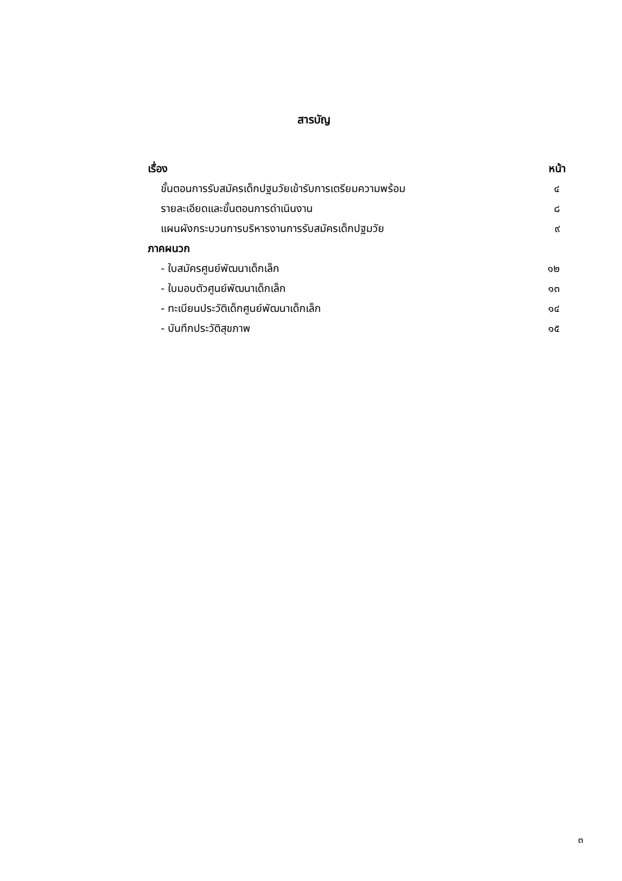สารบัญ
| เรื่อง | หน้า |
| ขั้นตอนการรับสมัครเด็กปฐมวัยเข้ารับการเตรียมความพร้อม | ๔ |
| รายละเอียดและขั้นตอนการดำเนินงาน | ๘ |
| แผนผังกระบวนการบริหารงานการรับสมัครเด็กปฐมวัย | ๙ |
| ภาคผนวก | |
| - ใบสมัครศูนย์พัฒนาเด็กเล็ก | ๑๒ |
| - ใบมอบตัวศูนย์พัฒนาเด็กเล็ก | ๑๓ |
| - ทะเบียนประวัติเด็กศูนย์พัฒนาเด็กเล็ก | ๑๔ |
| - บันทึกประวัติสุขภาพ | ๑๕ |
๓